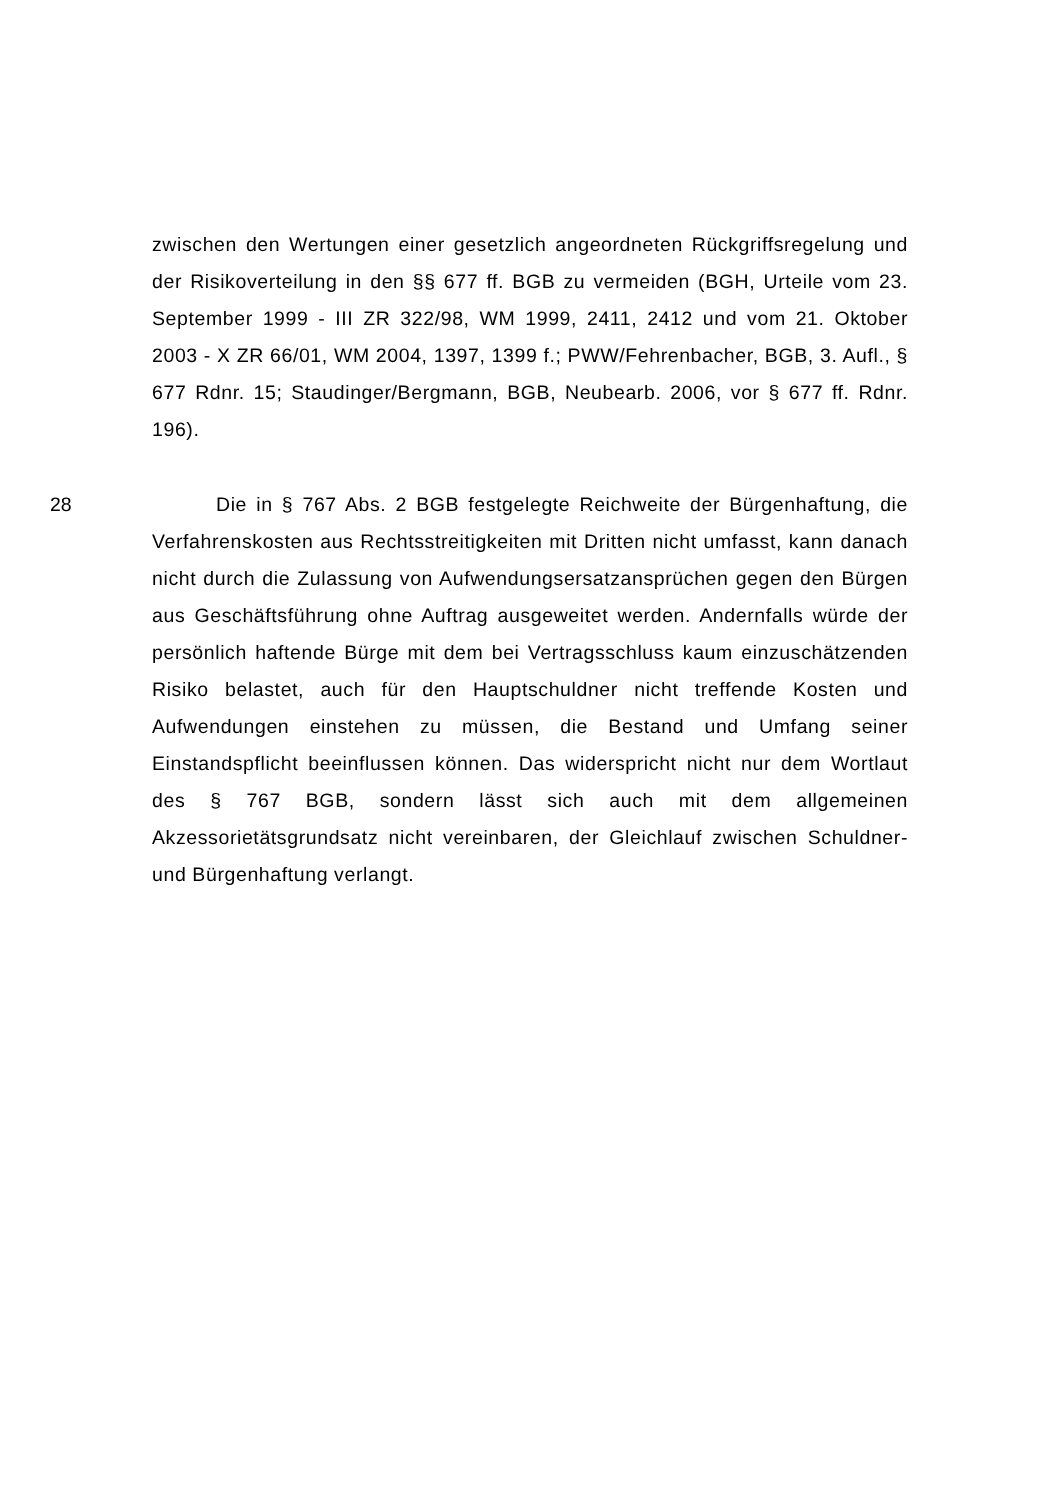zwischen den Wertungen einer gesetzlich angeordneten Rückgriffs­regelung und der Risikoverteilung in den §§ 677 ff. BGB zu vermeiden (BGH, Urteile vom 23. September 1999 - III ZR 322/98, WM 1999, 2411, 2412 und vom 21. Oktober 2003 - X ZR 66/01, WM 2004, 1397, 1399 f.; PWW/Fehrenbacher, BGB, 3. Aufl., § 677 Rdnr. 15; Staudinger/Bergmann, BGB, Neubearb. 2006, vor § 677 ff. Rdnr. 196).
28 Die in § 767 Abs. 2 BGB festgelegte Reichweite der Bürgenhaf­tung, die Verfahrenskosten aus Rechtsstreitigkeiten mit Dritten nicht um­fasst, kann danach nicht durch die Zulassung von Aufwendungsersatz­ansprüchen gegen den Bürgen aus Geschäftsführung ohne Auftrag aus­geweitet werden. Andernfalls würde der persönlich haftende Bürge mit dem bei Vertragsschluss kaum einzuschätzenden Risiko belastet, auch für den Hauptschuldner nicht treffende Kosten und Aufwendungen ein­stehen zu müssen, die Bestand und Umfang seiner Einstandspflicht be­einflussen können. Das widerspricht nicht nur dem Wortlaut des § 767 BGB, sondern lässt sich auch mit dem allgemeinen Akzessorietätsgrund­satz nicht vereinbaren, der Gleichlauf zwischen Schuldner- und Bürgen­haftung verlangt.